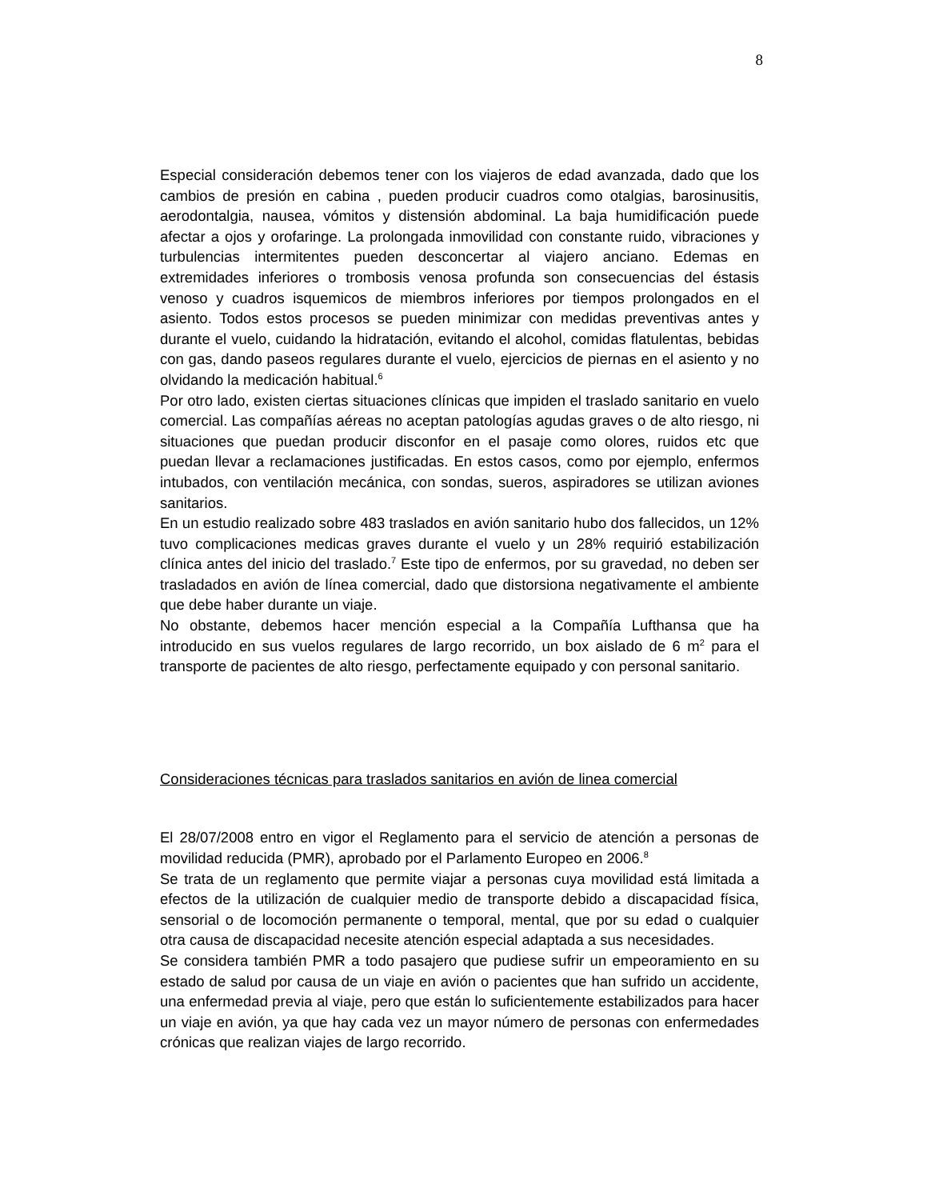8
Especial consideración debemos tener con los viajeros de edad avanzada, dado que los cambios de presión en cabina , pueden producir cuadros como otalgias, barosinusitis, aerodontalgia, nausea, vómitos y distensión abdominal. La baja humidificación puede afectar a ojos y orofaringe. La prolongada inmovilidad con constante ruido, vibraciones y turbulencias intermitentes pueden desconcertar al viajero anciano. Edemas en extremidades inferiores o trombosis venosa profunda son consecuencias del éstasis venoso y cuadros isquemicos de miembros inferiores por tiempos prolongados en el asiento. Todos estos procesos se pueden minimizar con medidas preventivas antes y durante el vuelo, cuidando la hidratación, evitando el alcohol, comidas flatulentas, bebidas con gas, dando paseos regulares durante el vuelo, ejercicios de piernas en el asiento y no olvidando la medicación habitual.<sup>6</sup>
Por otro lado, existen ciertas situaciones clínicas que impiden el traslado sanitario en vuelo comercial. Las compañías aéreas no aceptan patologías agudas graves o de alto riesgo, ni situaciones que puedan producir disconfor en el pasaje como olores, ruidos etc que puedan llevar a reclamaciones justificadas. En estos casos, como por ejemplo, enfermos intubados, con ventilación mecánica, con sondas, sueros, aspiradores se utilizan aviones sanitarios.
En un estudio realizado sobre 483 traslados en avión sanitario hubo dos fallecidos, un 12% tuvo complicaciones medicas graves durante el vuelo y un 28% requirió estabilización clínica antes del inicio del traslado.<sup>7</sup> Este tipo de enfermos, por su gravedad, no deben ser trasladados en avión de línea comercial, dado que distorsiona negativamente el ambiente que debe haber durante un viaje.
No obstante, debemos hacer mención especial a la Compañía Lufthansa que ha introducido en sus vuelos regulares de largo recorrido, un box aislado de 6 m<sup>2</sup> para el transporte de pacientes de alto riesgo, perfectamente equipado y con personal sanitario.
Consideraciones técnicas para traslados sanitarios en avión de linea comercial
El 28/07/2008 entro en vigor el Reglamento para el servicio de atención a personas de movilidad reducida (PMR), aprobado por el Parlamento Europeo en 2006.<sup>8</sup>
Se trata de un reglamento que permite viajar a personas cuya movilidad está limitada a efectos de la utilización de cualquier medio de transporte debido a discapacidad física, sensorial o de locomoción permanente o temporal, mental, que por su edad o cualquier otra causa de discapacidad necesite atención especial adaptada a sus necesidades.
Se considera también PMR a todo pasajero que pudiese sufrir un empeoramiento en su estado de salud por causa de un viaje en avión o pacientes que han sufrido un accidente, una enfermedad previa al viaje, pero que están lo suficientemente estabilizados para hacer un viaje en avión, ya que hay cada vez un mayor número de personas con enfermedades crónicas que realizan viajes de largo recorrido.